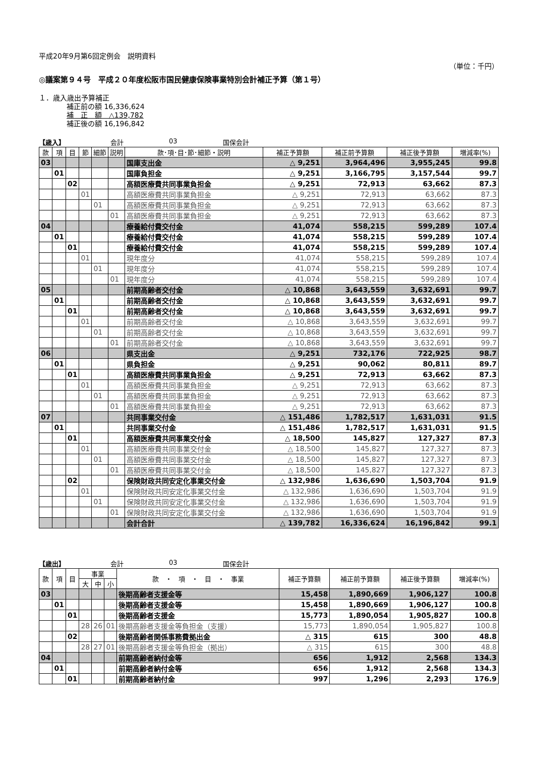平成20年9月第6回定例会　説明資料
（単位：千円）
◎議案第９４号　平成２０年度松阪市国民健康保険事業特別会計補正予算（第１号）
１．歳入歳出予算補正
補正前の額 16,336,624
補　正　額　△139,782
補正後の額 16,196,842
【歳入】 会計 03 国保会計
| 款 | 項 | 目 | 節 | 細節 | 説明 | 款･項･目･節･細節・説明 | 補正予算額 | 補正前予算額 | 補正後予算額 | 増減率(%) |
| --- | --- | --- | --- | --- | --- | --- | --- | --- | --- | --- |
| 03 | | | | | | 国庫支出金 | △ 9,251 | 3,964,496 | 3,955,245 | 99.8 |
| | 01 | | | | | 国庫負担金 | △ 9,251 | 3,166,795 | 3,157,544 | 99.7 |
| | | 02 | | | | 高額医療費共同事業負担金 | △ 9,251 | 72,913 | 63,662 | 87.3 |
| | | | 01 | | | 高額医療費共同事業負担金 | △ 9,251 | 72,913 | 63,662 | 87.3 |
| | | | | 01 | | 高額医療費共同事業負担金 | △ 9,251 | 72,913 | 63,662 | 87.3 |
| | | | | | 01 | 高額医療費共同事業負担金 | △ 9,251 | 72,913 | 63,662 | 87.3 |
| 04 | | | | | | 療養給付費交付金 | 41,074 | 558,215 | 599,289 | 107.4 |
| | 01 | | | | | 療養給付費交付金 | 41,074 | 558,215 | 599,289 | 107.4 |
| | | 01 | | | | 療養給付費交付金 | 41,074 | 558,215 | 599,289 | 107.4 |
| | | | 01 | | | 現年度分 | 41,074 | 558,215 | 599,289 | 107.4 |
| | | | | 01 | | 現年度分 | 41,074 | 558,215 | 599,289 | 107.4 |
| | | | | | 01 | 現年度分 | 41,074 | 558,215 | 599,289 | 107.4 |
| 05 | | | | | | 前期高齢者交付金 | △ 10,868 | 3,643,559 | 3,632,691 | 99.7 |
| | 01 | | | | | 前期高齢者交付金 | △ 10,868 | 3,643,559 | 3,632,691 | 99.7 |
| | | 01 | | | | 前期高齢者交付金 | △ 10,868 | 3,643,559 | 3,632,691 | 99.7 |
| | | | 01 | | | 前期高齢者交付金 | △ 10,868 | 3,643,559 | 3,632,691 | 99.7 |
| | | | | 01 | | 前期高齢者交付金 | △ 10,868 | 3,643,559 | 3,632,691 | 99.7 |
| | | | | | 01 | 前期高齢者交付金 | △ 10,868 | 3,643,559 | 3,632,691 | 99.7 |
| 06 | | | | | | 県支出金 | △ 9,251 | 732,176 | 722,925 | 98.7 |
| | 01 | | | | | 県負担金 | △ 9,251 | 90,062 | 80,811 | 89.7 |
| | | 01 | | | | 高額医療費共同事業負担金 | △ 9,251 | 72,913 | 63,662 | 87.3 |
| | | | 01 | | | 高額医療費共同事業負担金 | △ 9,251 | 72,913 | 63,662 | 87.3 |
| | | | | 01 | | 高額医療費共同事業負担金 | △ 9,251 | 72,913 | 63,662 | 87.3 |
| | | | | | 01 | 高額医療費共同事業負担金 | △ 9,251 | 72,913 | 63,662 | 87.3 |
| 07 | | | | | | 共同事業交付金 | △ 151,486 | 1,782,517 | 1,631,031 | 91.5 |
| | 01 | | | | | 共同事業交付金 | △ 151,486 | 1,782,517 | 1,631,031 | 91.5 |
| | | 01 | | | | 高額医療費共同事業交付金 | △ 18,500 | 145,827 | 127,327 | 87.3 |
| | | | 01 | | | 高額医療費共同事業交付金 | △ 18,500 | 145,827 | 127,327 | 87.3 |
| | | | | 01 | | 高額医療費共同事業交付金 | △ 18,500 | 145,827 | 127,327 | 87.3 |
| | | | | | 01 | 高額医療費共同事業交付金 | △ 18,500 | 145,827 | 127,327 | 87.3 |
| | | 02 | | | | 保険財政共同安定化事業交付金 | △ 132,986 | 1,636,690 | 1,503,704 | 91.9 |
| | | | 01 | | | 保険財政共同安定化事業交付金 | △ 132,986 | 1,636,690 | 1,503,704 | 91.9 |
| | | | | 01 | | 保険財政共同安定化事業交付金 | △ 132,986 | 1,636,690 | 1,503,704 | 91.9 |
| | | | | | 01 | 保険財政共同安定化事業交付金 | △ 132,986 | 1,636,690 | 1,503,704 | 91.9 |
| | | | | | | 会計合計 | △ 139,782 | 16,336,624 | 16,196,842 | 99.1 |
【歳出】 会計 03 国保会計
| 款 | 項 | 目 | 事業 | | | 款 ・ 項 ・ 目 ・ 事業 | 補正予算額 | 補正前予算額 | 補正後予算額 | 増減率(%) |
| --- | --- | --- | --- | --- | --- | --- | --- | --- | --- | --- |
| | | | 大 | 中 | 小 | | | | | |
| 03 | | | | | | 後期高齢者支援金等 | 15,458 | 1,890,669 | 1,906,127 | 100.8 |
| | 01 | | | | | 後期高齢者支援金等 | 15,458 | 1,890,669 | 1,906,127 | 100.8 |
| | | 01 | | | | 後期高齢者支援金 | 15,773 | 1,890,054 | 1,905,827 | 100.8 |
| | | | 28 | 26 | 01 | 後期高齢者支援金等負担金（支援） | 15,773 | 1,890,054 | 1,905,827 | 100.8 |
| | | 02 | | | | 後期高齢者関係事務費拠出金 | △ 315 | 615 | 300 | 48.8 |
| | | | 28 | 27 | 01 | 後期高齢者支援金等負担金（拠出） | △ 315 | 615 | 300 | 48.8 |
| 04 | | | | | | 前期高齢者納付金等 | 656 | 1,912 | 2,568 | 134.3 |
| | 01 | | | | | 前期高齢者納付金等 | 656 | 1,912 | 2,568 | 134.3 |
| | | 01 | | | | 前期高齢者納付金 | 997 | 1,296 | 2,293 | 176.9 |